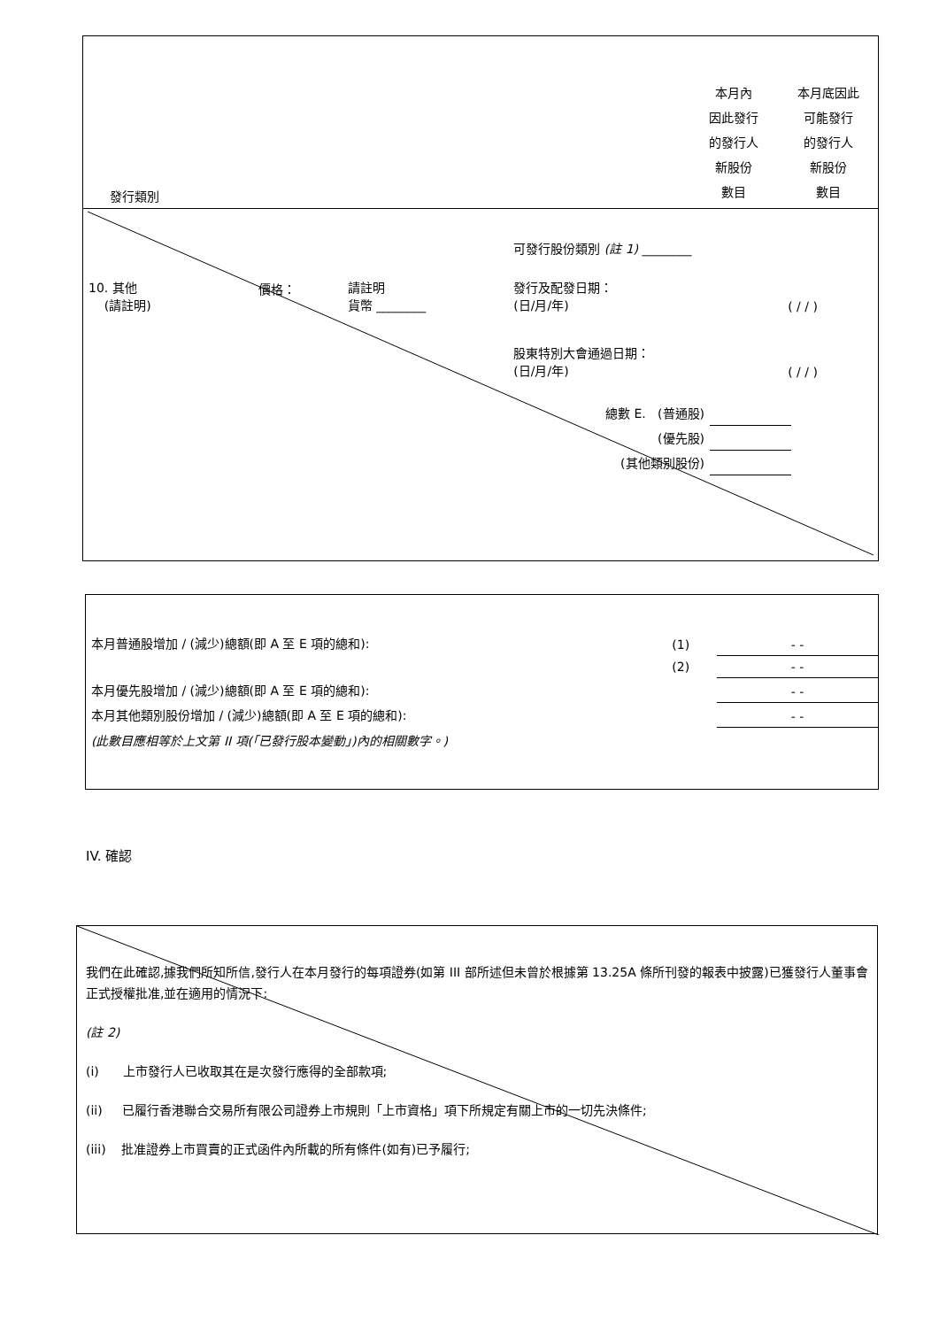| 發行類別 | 本月內 因此發行 的發行人 新股份 數目 | 本月底因此 可能發行 的發行人 新股份 數目 |
| | | | 可發行股份類別 (註 1) ________ | | |
| 10. 其他 (請註明) | 價格： | 請註明 貨幣 ________ | 發行及配發日期： (日/月/年) | ( / / ) | |
| | | | 股東特別大會通過日期： (日/月/年) | ( / / ) | |
| 總數 E. (普通股) | |
| (優先股) | |
| (其他類別股份) | |
| 本月普通股增加 / (減少)總額(即 A 至 E 項的總和): | (1) | - - |
| | (2) | - - |
| 本月優先股增加 / (減少)總額(即 A 至 E 項的總和): | | - - |
| 本月其他類別股份增加 / (減少)總額(即 A 至 E 項的總和): | | - - |
| (此數目應相等於上文第 II 項(「已發行股本變動」)內的相關數字。) | | |
IV. 確認
我們在此確認,據我們所知所信,發行人在本月發行的每項證券(如第 III 部所述但未曾於根據第 13.25A 條所刊發的報表中披露)已獲發行人董事會正式授權批准,並在適用的情況下:
(註 2)
(i) 上市發行人已收取其在是次發行應得的全部款項;
(ii) 已履行香港聯合交易所有限公司證券上市規則「上市資格」項下所規定有關上市的一切先決條件;
(iii) 批准證券上市買賣的正式函件內所載的所有條件(如有)已予履行;